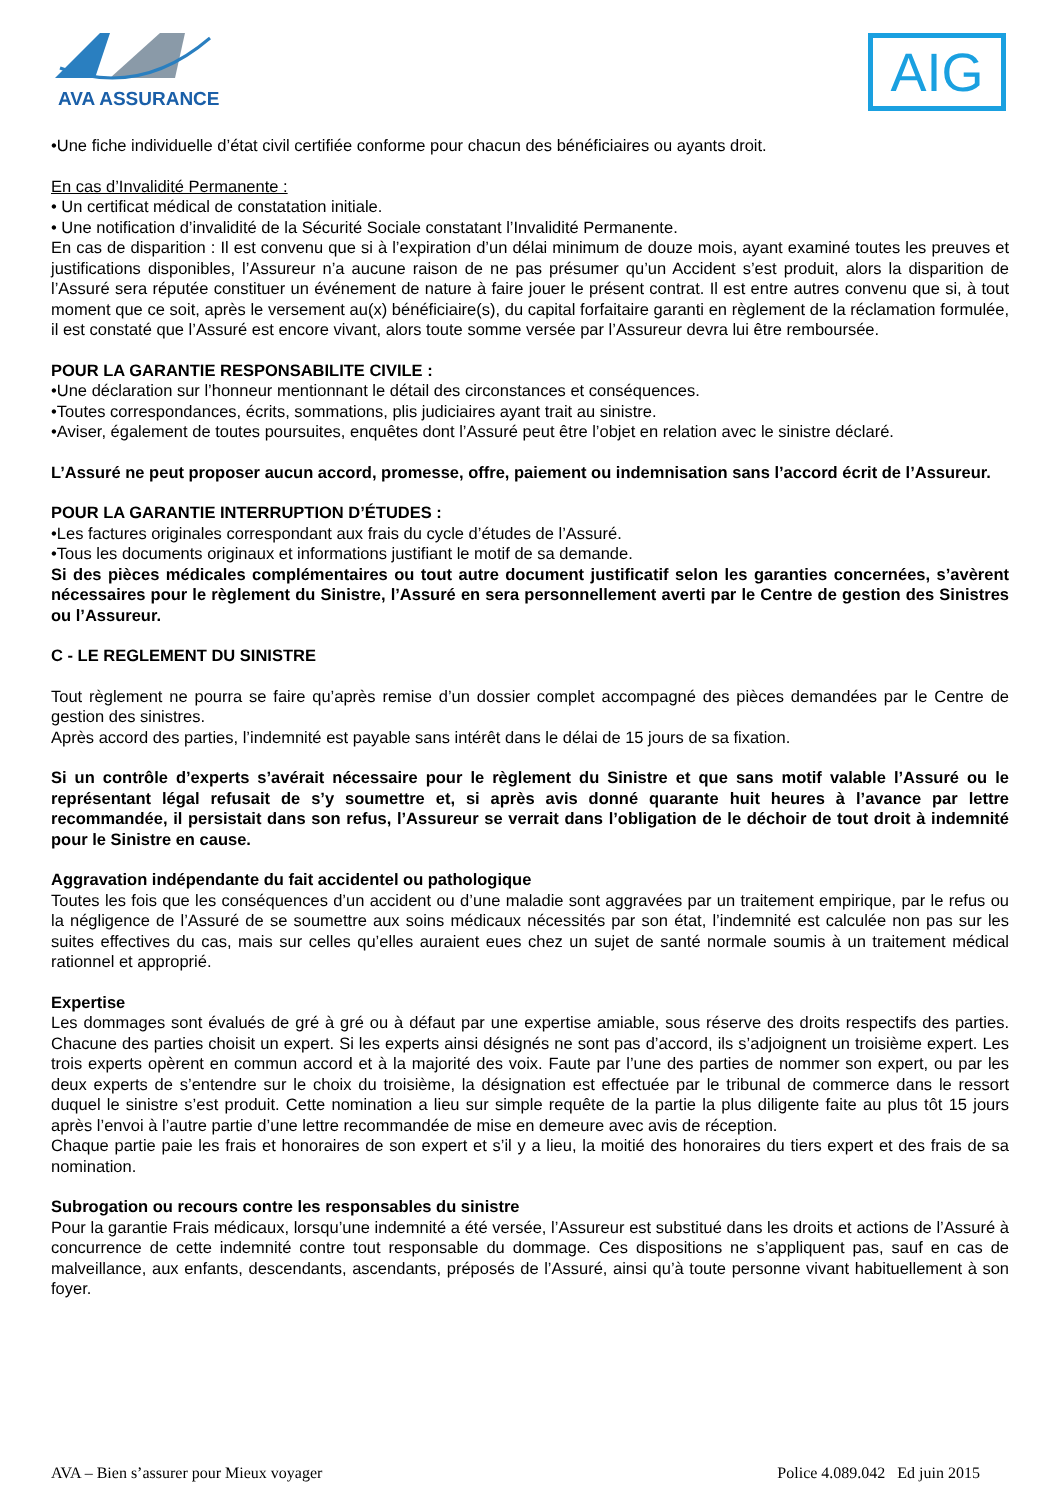AVA ASSURANCES
AIG
•Une fiche individuelle d’état civil certifiée conforme pour chacun des bénéficiaires ou ayants droit.
En cas d’Invalidité Permanente :
• Un certificat médical de constatation initiale.
• Une notification d’invalidité de la Sécurité Sociale constatant l’Invalidité Permanente.
En cas de disparition : Il est convenu que si à l’expiration d’un délai minimum de douze mois, ayant examiné toutes les preuves et justifications disponibles, l’Assureur n’a aucune raison de ne pas présumer qu’un Accident s’est produit, alors la disparition de l’Assuré sera réputée constituer un événement de nature à faire jouer le présent contrat. Il est entre autres convenu que si, à tout moment que ce soit, après le versement au(x) bénéficiaire(s), du capital forfaitaire garanti en règlement de la réclamation formulée, il est constaté que l’Assuré est encore vivant, alors toute somme versée par l’Assureur devra lui être remboursée.
POUR LA GARANTIE RESPONSABILITE CIVILE :
•Une déclaration sur l’honneur mentionnant le détail des circonstances et conséquences.
•Toutes correspondances, écrits, sommations, plis judiciaires ayant trait au sinistre.
•Aviser, également de toutes poursuites, enquêtes dont l’Assuré peut être l’objet en relation avec le sinistre déclaré.
L’Assuré ne peut proposer aucun accord, promesse, offre, paiement ou indemnisation sans l’accord écrit de l’Assureur.
POUR LA GARANTIE INTERRUPTION D’ÉTUDES :
•Les factures originales correspondant aux frais du cycle d’études de l’Assuré.
•Tous les documents originaux et informations justifiant le motif de sa demande.
Si des pièces médicales complémentaires ou tout autre document justificatif selon les garanties concernées, s’avèrent nécessaires pour le règlement du Sinistre, l’Assuré en sera personnellement averti par le Centre de gestion des Sinistres ou l’Assureur.
C - LE REGLEMENT DU SINISTRE
Tout règlement ne pourra se faire qu’après remise d’un dossier complet accompagné des pièces demandées par le Centre de gestion des sinistres.
Après accord des parties, l’indemnité est payable sans intérêt dans le délai de 15 jours de sa fixation.
Si un contrôle d’experts s’avérait nécessaire pour le règlement du Sinistre et que sans motif valable l’Assuré ou le représentant légal refusait de s’y soumettre et, si après avis donné quarante huit heures à l’avance par lettre recommandée, il persistait dans son refus, l’Assureur se verrait dans l’obligation de le déchoir de tout droit à indemnité pour le Sinistre en cause.
Aggravation indépendante du fait accidentel ou pathologique
Toutes les fois que les conséquences d’un accident ou d’une maladie sont aggravées par un traitement empirique, par le refus ou la négligence de l’Assuré de se soumettre aux soins médicaux nécessités par son état, l’indemnité est calculée non pas sur les suites effectives du cas, mais sur celles qu’elles auraient eues chez un sujet de santé normale soumis à un traitement médical rationnel et approprié.
Expertise
Les dommages sont évalués de gré à gré ou à défaut par une expertise amiable, sous réserve des droits respectifs des parties. Chacune des parties choisit un expert. Si les experts ainsi désignés ne sont pas d’accord, ils s’adjoignent un troisième expert. Les trois experts opèrent en commun accord et à la majorité des voix. Faute par l’une des parties de nommer son expert, ou par les deux experts de s’entendre sur le choix du troisième, la désignation est effectuée par le tribunal de commerce dans le ressort duquel le sinistre s’est produit. Cette nomination a lieu sur simple requête de la partie la plus diligente faite au plus tôt 15 jours après l’envoi à l’autre partie d’une lettre recommandée de mise en demeure avec avis de réception.
Chaque partie paie les frais et honoraires de son expert et s’il y a lieu, la moitié des honoraires du tiers expert et des frais de sa nomination.
Subrogation ou recours contre les responsables du sinistre
Pour la garantie Frais médicaux, lorsqu’une indemnité a été versée, l’Assureur est substitué dans les droits et actions de l’Assuré à concurrence de cette indemnité contre tout responsable du dommage. Ces dispositions ne s’appliquent pas, sauf en cas de malveillance, aux enfants, descendants, ascendants, préposés de l’Assuré, ainsi qu’à toute personne vivant habituellement à son foyer.
AVA – Bien s’assurer pour Mieux voyager Police 4.089.042 Ed juin 2015